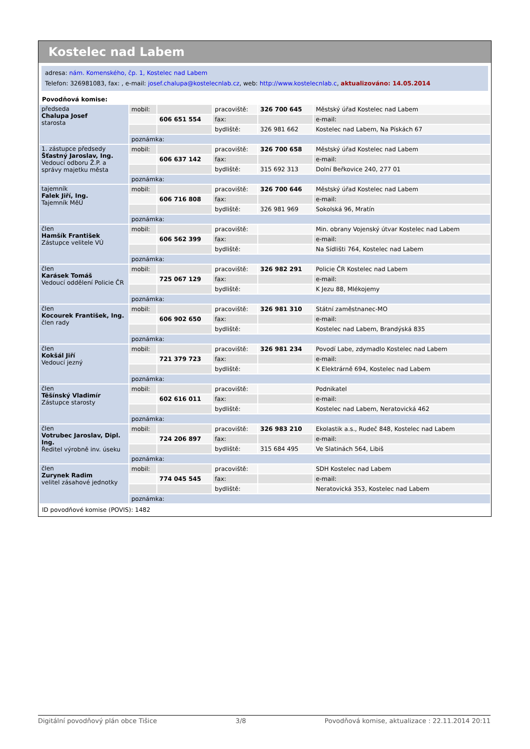Kostelec nad Labem
adresa: nám. Komenského, čp. 1, Kostelec nad Labem
Telefon: 326981083, fax: , e-mail: josef.chalupa@kostelecnlab.cz, web: http://www.kostelecnlab.c, aktualizováno: 14.05.2014
Povodňová komise:
| předseda Chalupa Josef starosta | mobil: | | pracoviště: | 326 700 645 | Městský úřad Kostelec nad Labem |
| | | 606 651 554 | fax: | | e-mail: |
| | | | bydliště: | 326 981 662 | Kostelec nad Labem, Na Pískách 67 |
| | poznámka: | | | | |
| 1. zástupce předsedy Šťastný Jaroslav, Ing. Vedoucí odboru Ž.P. a správy majetku města | mobil: | | pracoviště: | 326 700 658 | Městský úřad Kostelec nad Labem |
| | | 606 637 142 | fax: | | e-mail: |
| | | | bydliště: | 315 692 313 | Dolní Beřkovice 240, 277 01 |
| | poznámka: | | | | |
| tajemník Falek Jiří, Ing. Tajemník MěÚ | mobil: | | pracoviště: | 326 700 646 | Městský úřad Kostelec nad Labem |
| | | 606 716 808 | fax: | | e-mail: |
| | | | bydliště: | 326 981 969 | Sokolská 96, Mratín |
| | poznámka: | | | | |
| člen Hamšík František Zástupce velitele VÚ | mobil: | | pracoviště: | | Min. obrany Vojenský útvar Kostelec nad Labem |
| | | 606 562 399 | fax: | | e-mail: |
| | | | bydliště: | | Na Sídlišti 764, Kostelec nad Labem |
| | poznámka: | | | | |
| člen Karásek Tomáš Vedoucí oddělení Policie ČR | mobil: | | pracoviště: | 326 982 291 | Policie ČR Kostelec nad Labem |
| | | 725 067 129 | fax: | | e-mail: |
| | | | bydliště: | | K Jezu 88, Mlékojemy |
| | poznámka: | | | | |
| člen Kocourek František, Ing. člen rady | mobil: | | pracoviště: | 326 981 310 | Státní zaměstnanec-MO |
| | | 606 902 650 | fax: | | e-mail: |
| | | | bydliště: | | Kostelec nad Labem, Brandýská 835 |
| | poznámka: | | | | |
| člen Kokšál Jiří Vedoucí jezný | mobil: | | pracoviště: | 326 981 234 | Povodí Labe, zdymadlo Kostelec nad Labem |
| | | 721 379 723 | fax: | | e-mail: |
| | | | bydliště: | | K Elektrárně 694, Kostelec nad Labem |
| | poznámka: | | | | |
| člen Těšínský Vladimír Zástupce starosty | mobil: | | pracoviště: | | Podnikatel |
| | | 602 616 011 | fax: | | e-mail: |
| | | | bydliště: | | Kostelec nad Labem, Neratovická 462 |
| | poznámka: | | | | |
| člen Votrubec Jaroslav, Dipl. Ing. Ředitel výrobně inv. úseku | mobil: | | pracoviště: | 326 983 210 | Ekolastik a.s., Rudeč 848, Kostelec nad Labem |
| | | 724 206 897 | fax: | | e-mail: |
| | | | bydliště: | 315 684 495 | Ve Slatinách 564, Libiš |
| | poznámka: | | | | |
| člen Zurynek Radim velitel zásahové jednotky | mobil: | | pracoviště: | | SDH Kostelec nad Labem |
| | | 774 045 545 | fax: | | e-mail: |
| | | | bydliště: | | Neratovická 353, Kostelec nad Labem |
| | poznámka: | | | | |
ID povodňové komise (POVIS): 1482
Digitální povodňový plán obce Tišice 3/8 Povodňová komise, aktualizace : 22.11.2014 20:11